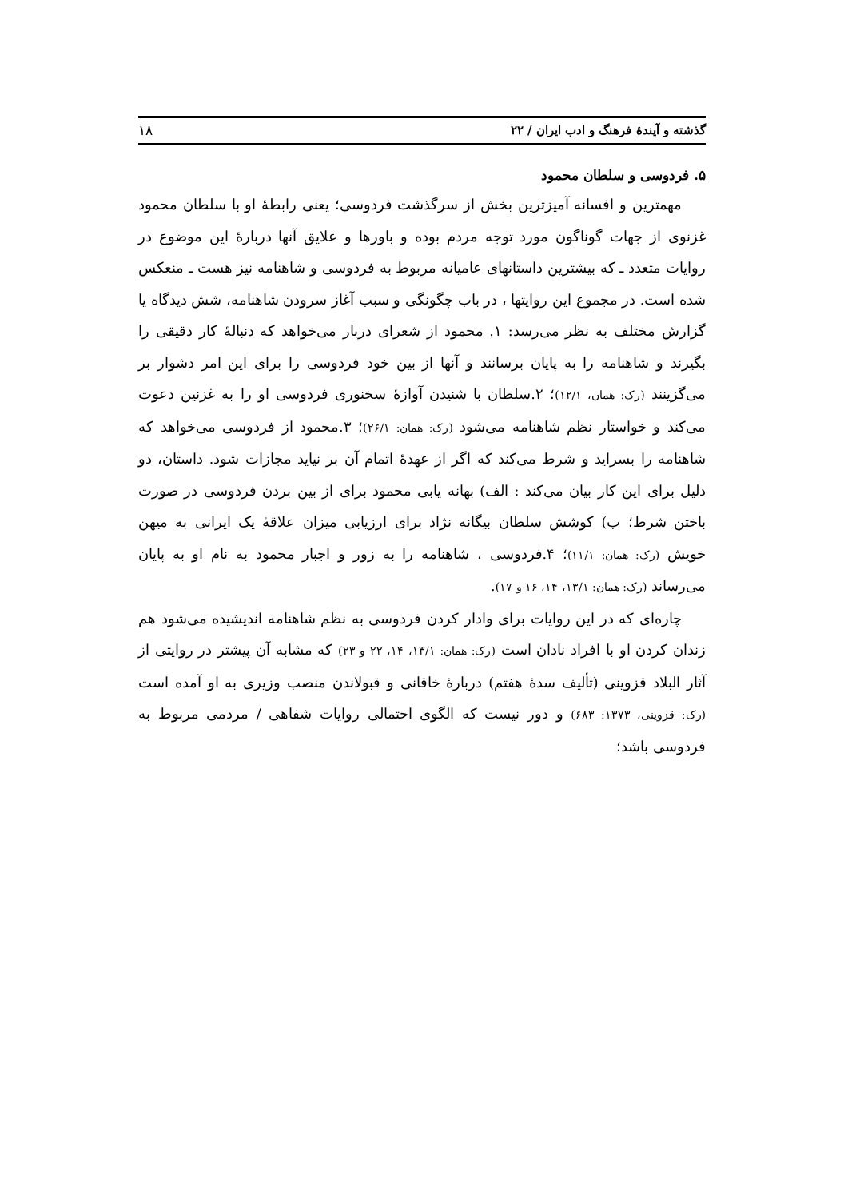گذشته و آیندهٔ فرهنگ و ادب ایران / ۲۲ ۱۸
۵. فردوسی و سلطان محمود
مهمترین و افسانه آمیزترین بخش از سرگذشت فردوسی؛ یعنی رابطهٔ او با سلطان محمود غزنوی از جهات گوناگون مورد توجه مردم بوده و باورها و علایق آنها دربارهٔ این موضوع در روایات متعدد ـ که بیشترین داستانهای عامیانه مربوط به فردوسی و شاهنامه نیز هست ـ منعکس شده است. در مجموع این روایتها ، در باب چگونگی و سبب آغاز سرودن شاهنامه، شش دیدگاه یا گزارش مختلف به نظر می‌رسد: ۱. محمود از شعرای دربار می‌خواهد که دنبالهٔ کار دقیقی را بگیرند و شاهنامه را به پایان برسانند و آنها از بین خود فردوسی را برای این امر دشوار بر می‌گزینند (رک: همان، ۱۲/۱)؛ ۲.سلطان با شنیدن آوازهٔ سخنوری فردوسی او را به غزنین دعوت می‌کند و خواستار نظم شاهنامه می‌شود (رک: همان: ۲۶/۱)؛ ۳.محمود از فردوسی می‌خواهد که شاهنامه را بسراید و شرط می‌کند که اگر از عهدهٔ اتمام آن بر نیاید مجازات شود. داستان، دو دلیل برای این کار بیان می‌کند : الف) بهانه یابی محمود برای از بین بردن فردوسی در صورت باختن شرط؛ ب) کوشش سلطان بیگانه نژاد برای ارزیابی میزان علاقهٔ یک ایرانی به میهن خویش (رک: همان: ۱۱/۱)؛ ۴.فردوسی ، شاهنامه را به زور و اجبار محمود به نام او به پایان می‌رساند (رک: همان: ۱۳/۱، ۱۴، ۱۶ و ۱۷).
چاره‌ای که در این روایات برای وادار کردن فردوسی به نظم شاهنامه اندیشیده می‌شود هم زندان کردن او با افراد نادان است (رک: همان: ۱۳/۱، ۱۴، ۲۲ و ۲۳) که مشابه آن پیشتر در روایتی از آثار البلاد قزوینی (تألیف سدهٔ هفتم) دربارهٔ خاقانی و قبولاندن منصب وزیری به او آمده است (رک: قزوینی، ۱۳۷۳: ۶۸۳) و دور نیست که الگوی احتمالی روایات شفاهی / مردمی مربوط به فردوسی باشد؛